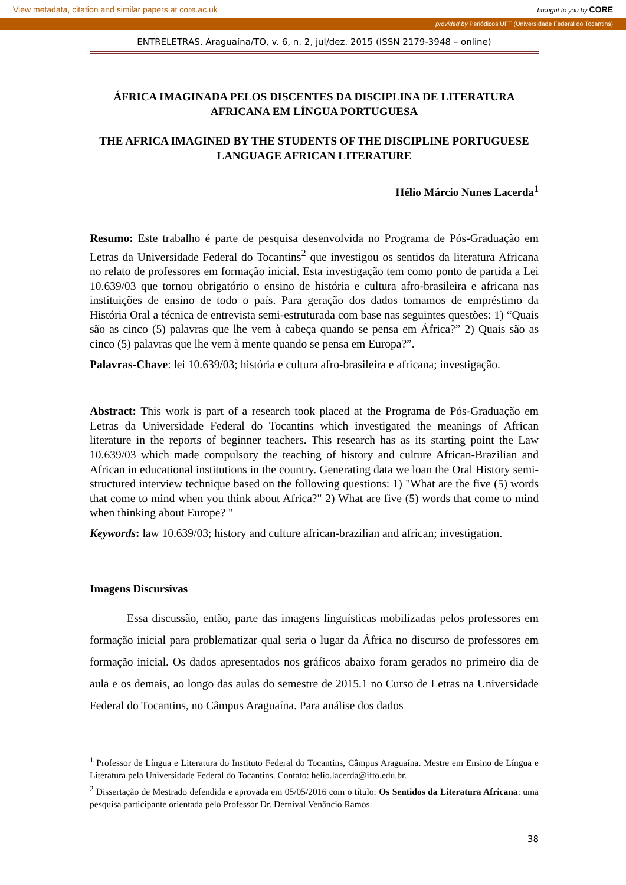View metadata, citation and similar papers at core.ac.uk brought to you by CORE
provided by Periódicos UFT (Universidade Federal do Tocantins)
ENTRELETRAS, Araguaína/TO, v. 6, n. 2, jul/dez. 2015 (ISSN 2179-3948 – online)
ÁFRICA IMAGINADA PELOS DISCENTES DA DISCIPLINA DE LITERATURA AFRICANA EM LÍNGUA PORTUGUESA
THE AFRICA IMAGINED BY THE STUDENTS OF THE DISCIPLINE PORTUGUESE LANGUAGE AFRICAN LITERATURE
Hélio Márcio Nunes Lacerda<sup>1</sup>
Resumo: Este trabalho é parte de pesquisa desenvolvida no Programa de Pós-Graduação em Letras da Universidade Federal do Tocantins<sup>2</sup> que investigou os sentidos da literatura Africana no relato de professores em formação inicial. Esta investigação tem como ponto de partida a Lei 10.639/03 que tornou obrigatório o ensino de história e cultura afro-brasileira e africana nas instituições de ensino de todo o país. Para geração dos dados tomamos de empréstimo da História Oral a técnica de entrevista semi-estruturada com base nas seguintes questões: 1) “Quais são as cinco (5) palavras que lhe vem à cabeça quando se pensa em África?” 2) Quais são as cinco (5) palavras que lhe vem à mente quando se pensa em Europa?”.
Palavras-Chave: lei 10.639/03; história e cultura afro-brasileira e africana; investigação.
Abstract: This work is part of a research took placed at the Programa de Pós-Graduação em Letras da Universidade Federal do Tocantins which investigated the meanings of African literature in the reports of beginner teachers. This research has as its starting point the Law 10.639/03 which made compulsory the teaching of history and culture African-Brazilian and African in educational institutions in the country. Generating data we loan the Oral History semi-structured interview technique based on the following questions: 1) "What are the five (5) words that come to mind when you think about Africa?" 2) What are five (5) words that come to mind when thinking about Europe? "
Keywords: law 10.639/03; history and culture african-brazilian and african; investigation.
Imagens Discursivas
Essa discussão, então, parte das imagens linguísticas mobilizadas pelos professores em formação inicial para problematizar qual seria o lugar da África no discurso de professores em formação inicial. Os dados apresentados nos gráficos abaixo foram gerados no primeiro dia de aula e os demais, ao longo das aulas do semestre de 2015.1 no Curso de Letras na Universidade Federal do Tocantins, no Câmpus Araguaína. Para análise dos dados
<sup>1</sup> Professor de Língua e Literatura do Instituto Federal do Tocantins, Câmpus Araguaína. Mestre em Ensino de Língua e Literatura pela Universidade Federal do Tocantins. Contato: helio.lacerda@ifto.edu.br.
<sup>2</sup> Dissertação de Mestrado defendida e aprovada em 05/05/2016 com o título: Os Sentidos da Literatura Africana: uma pesquisa participante orientada pelo Professor Dr. Dernival Venâncio Ramos.
38